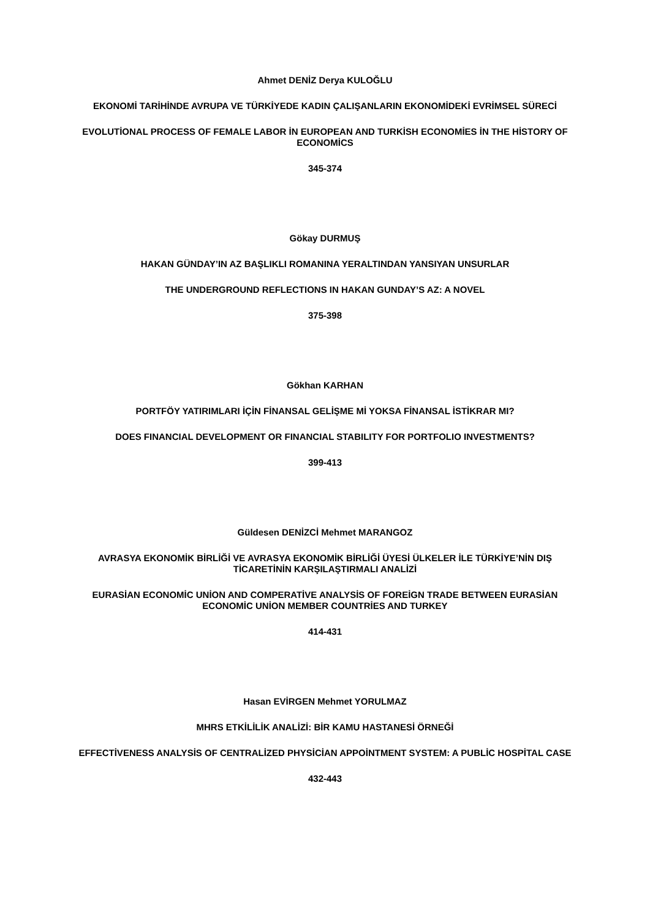Ahmet DENİZ Derya KULOĞLU
EKONOMİ TARİHİNDE AVRUPA VE TÜRKİYEDE KADIN ÇALIŞANLARIN EKONOMİDEKİ EVRİMSEL SÜRECİ
EVOLUTİONAL PROCESS OF FEMALE LABOR İN EUROPEAN AND TURKİSH ECONOMİES İN THE HİSTORY OF ECONOMİCS
345-374
Gökay DURMUŞ
HAKAN GÜNDAY’IN AZ BAŞLIKLI ROMANINA YERALTINDAN YANSIYAN UNSURLAR
THE UNDERGROUND REFLECTIONS IN HAKAN GUNDAY’S AZ: A NOVEL
375-398
Gökhan KARHAN
PORTFÖY YATIRIMLARI İÇİN FİNANSAL GELİŞME Mİ YOKSA FİNANSAL İSTİKRAR MI?
DOES FINANCIAL DEVELOPMENT OR FINANCIAL STABILITY FOR PORTFOLIO INVESTMENTS?
399-413
Güldesen DENİZCİ Mehmet MARANGOZ
AVRASYA EKONOMİK BİRLİĞİ VE AVRASYA EKONOMİK BİRLİĞİ ÜYESİ ÜLKELER İLE TÜRKİYE’NİN DIŞ TİCARETİNİN KARŞILAŞTIRMALI ANALİZİ
EURASİAN ECONOMİC UNİON AND COMPERATİVE ANALYSİS OF FOREİGN TRADE BETWEEN EURASİAN ECONOMİC UNİON MEMBER COUNTRİES AND TURKEY
414-431
Hasan EVİRGEN Mehmet YORULMAZ
MHRS ETKİLİLİK ANALİZİ: BİR KAMU HASTANESİ ÖRNEĞİ
EFFECTİVENESS ANALYSİS OF CENTRALİZED PHYSİCİAN APPOİNTMENT SYSTEM: A PUBLİC HOSPİTAL CASE
432-443